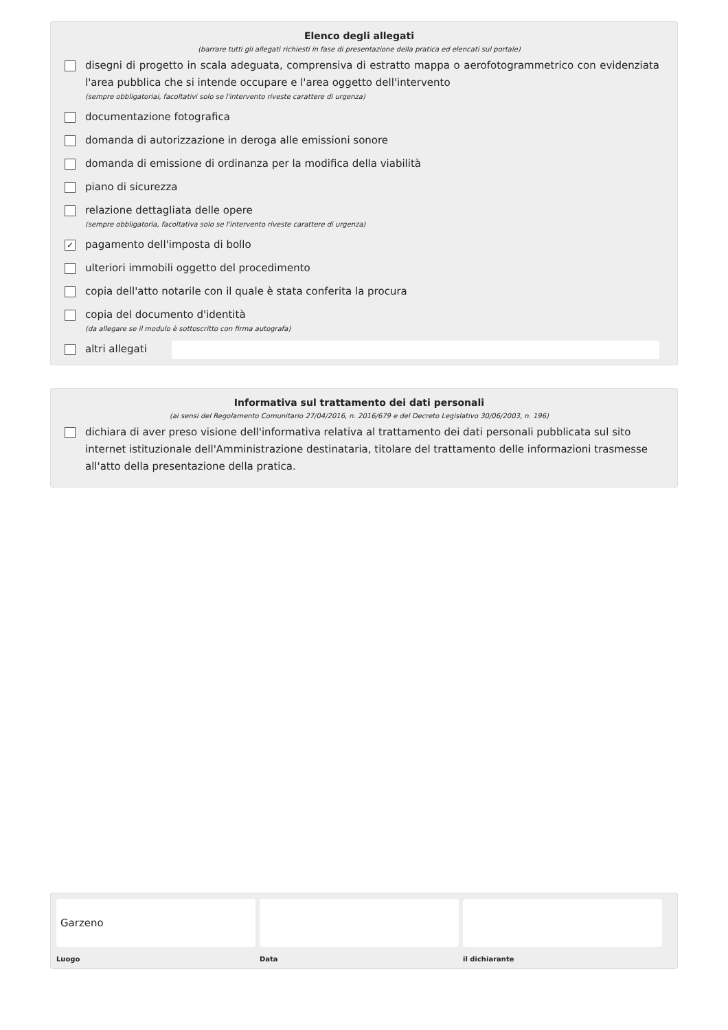Elenco degli allegati
(barrare tutti gli allegati richiesti in fase di presentazione della pratica ed elencati sul portale)
disegni di progetto in scala adeguata, comprensiva di estratto mappa o aerofotogrammetrico con evidenziata l'area pubblica che si intende occupare e l'area oggetto dell'intervento
(sempre obbligatoriai, facoltativi solo se l'intervento riveste carattere di urgenza)
documentazione fotografica
domanda di autorizzazione in deroga alle emissioni sonore
domanda di emissione di ordinanza per la modifica della viabilità
piano di sicurezza
relazione dettagliata delle opere
(sempre obbligatoria, facoltativa solo se l'intervento riveste carattere di urgenza)
✓
pagamento dell'imposta di bollo
ulteriori immobili oggetto del procedimento
copia dell'atto notarile con il quale è stata conferita la procura
copia del documento d'identità
(da allegare se il modulo è sottoscritto con firma autografa)
altri allegati
Informativa sul trattamento dei dati personali
(ai sensi del Regolamento Comunitario 27/04/2016, n. 2016/679 e del Decreto Legislativo 30/06/2003, n. 196)
dichiara di aver preso visione dell'informativa relativa al trattamento dei dati personali pubblicata sul sito internet istituzionale dell'Amministrazione destinataria, titolare del trattamento delle informazioni trasmesse all'atto della presentazione della pratica.
Garzeno
Luogo
Data il dichiarante